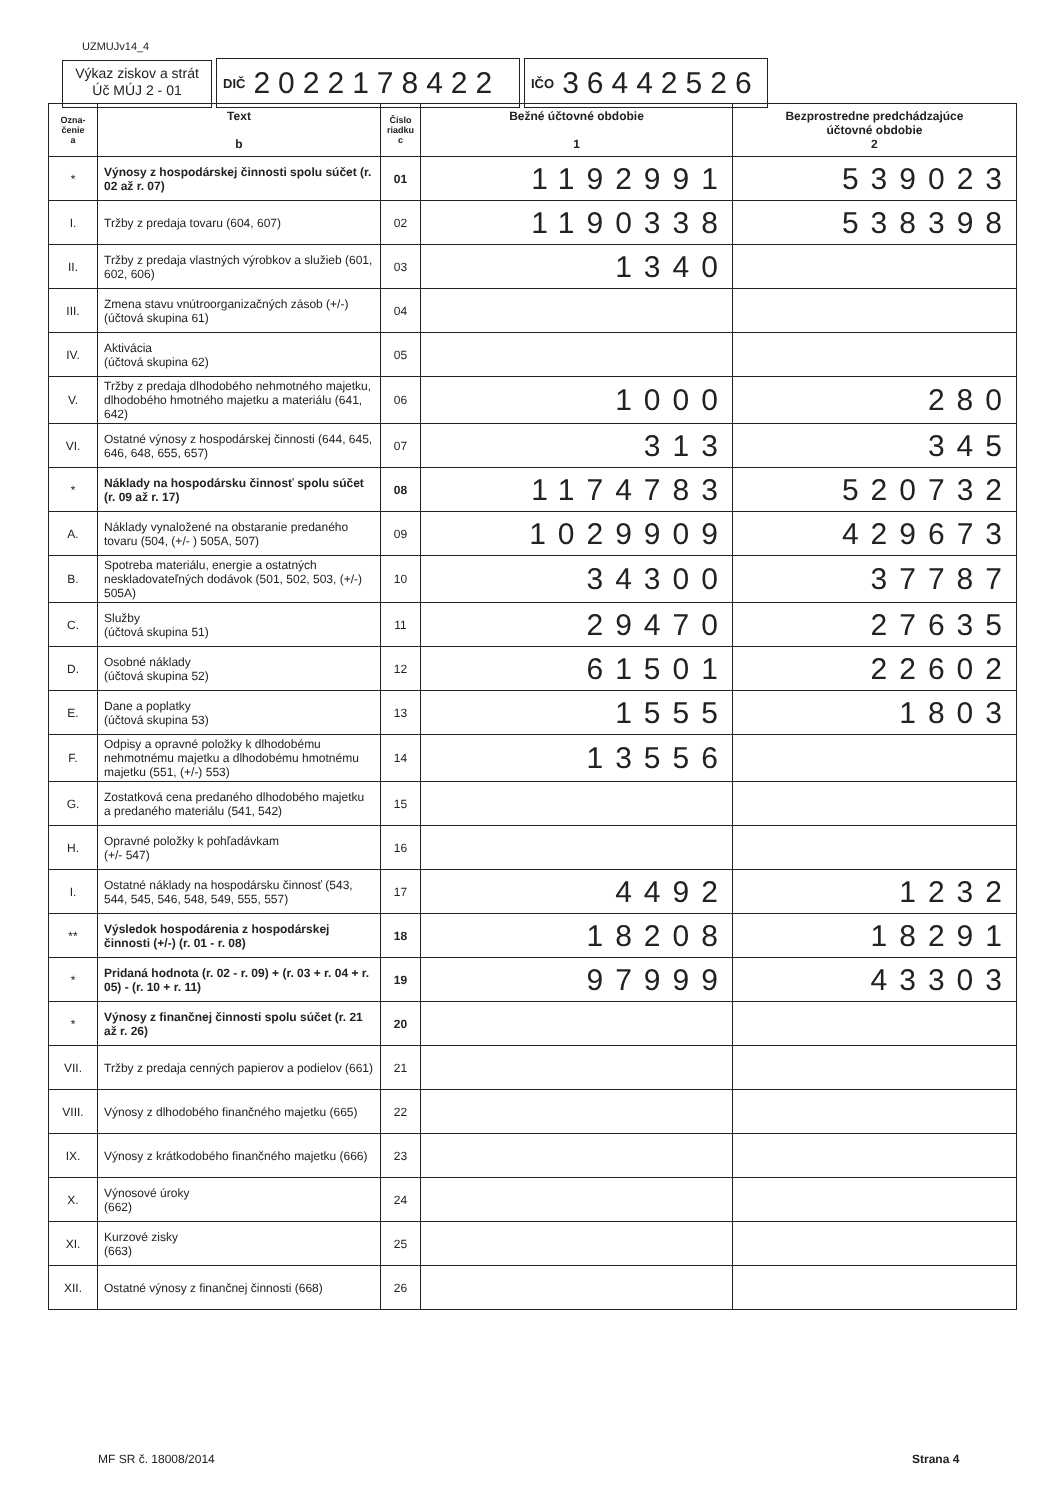UZMUJv14_4
Výkaz ziskov a strát
Úč MÚJ 2 - 01
DIČ 2022178422
IČO 36442526
| Ozna- čenie a | Text b | Číslo riadku c | Bežné účtovné obdobie 1 | Bezprostredne predchádzajúce účtovné obdobie 2 |
| --- | --- | --- | --- | --- |
| * | Výnosy z hospodárskej činnosti spolu súčet (r. 02 až r. 07) | 01 | 1192991 | 539023 |
| I. | Tržby z predaja tovaru (604, 607) | 02 | 1190338 | 538398 |
| II. | Tržby z predaja vlastných výrobkov a služieb (601, 602, 606) | 03 | 1340 | |
| III. | Zmena stavu vnútroorganizačných zásob (+/-) (účtová skupina 61) | 04 | | |
| IV. | Aktivácia (účtová skupina 62) | 05 | | |
| V. | Tržby z predaja dlhodobého nehmotného majetku, dlhodobého hmotného majetku a materiálu (641, 642) | 06 | 1000 | 280 |
| VI. | Ostatné výnosy z hospodárskej činnosti (644, 645, 646, 648, 655, 657) | 07 | 313 | 345 |
| * | Náklady na hospodársku činnosť spolu súčet (r. 09 až r. 17) | 08 | 1174783 | 520732 |
| A. | Náklady vynaložené na obstaranie predaného tovaru (504, (+/- ) 505A, 507) | 09 | 1029909 | 429673 |
| B. | Spotreba materiálu, energie a ostatných neskladovateľných dodávok (501, 502, 503, (+/-) 505A) | 10 | 34300 | 37787 |
| C. | Služby (účtová skupina 51) | 11 | 29470 | 27635 |
| D. | Osobné náklady (účtová skupina 52) | 12 | 61501 | 22602 |
| E. | Dane a poplatky (účtová skupina 53) | 13 | 1555 | 1803 |
| F. | Odpisy a opravné položky k dlhodobému nehmotnému majetku a dlhodobému hmotnému majetku (551, (+/-) 553) | 14 | 13556 | |
| G. | Zostatková cena predaného dlhodobého majetku a predaného materiálu (541, 542) | 15 | | |
| H. | Opravné položky k pohľadávkam (+/- 547) | 16 | | |
| I. | Ostatné náklady na hospodársku činnosť (543, 544, 545, 546, 548, 549, 555, 557) | 17 | 4492 | 1232 |
| ** | Výsledok hospodárenia z hospodárskej činnosti (+/-) (r. 01 - r. 08) | 18 | 18208 | 18291 |
| * | Pridaná hodnota (r. 02 - r. 09) + (r. 03 + r. 04 + r. 05) - (r. 10 + r. 11) | 19 | 97999 | 43303 |
| * | Výnosy z finančnej činnosti spolu súčet (r. 21 až r. 26) | 20 | | |
| VII. | Tržby z predaja cenných papierov a podielov (661) | 21 | | |
| VIII. | Výnosy z dlhodobého finančného majetku (665) | 22 | | |
| IX. | Výnosy z krátkodobého finančného majetku (666) | 23 | | |
| X. | Výnosové úroky (662) | 24 | | |
| XI. | Kurzové zisky (663) | 25 | | |
| XII. | Ostatné výnosy z finančnej činnosti (668) | 26 | | |
MF SR č. 18008/2014 Strana 4